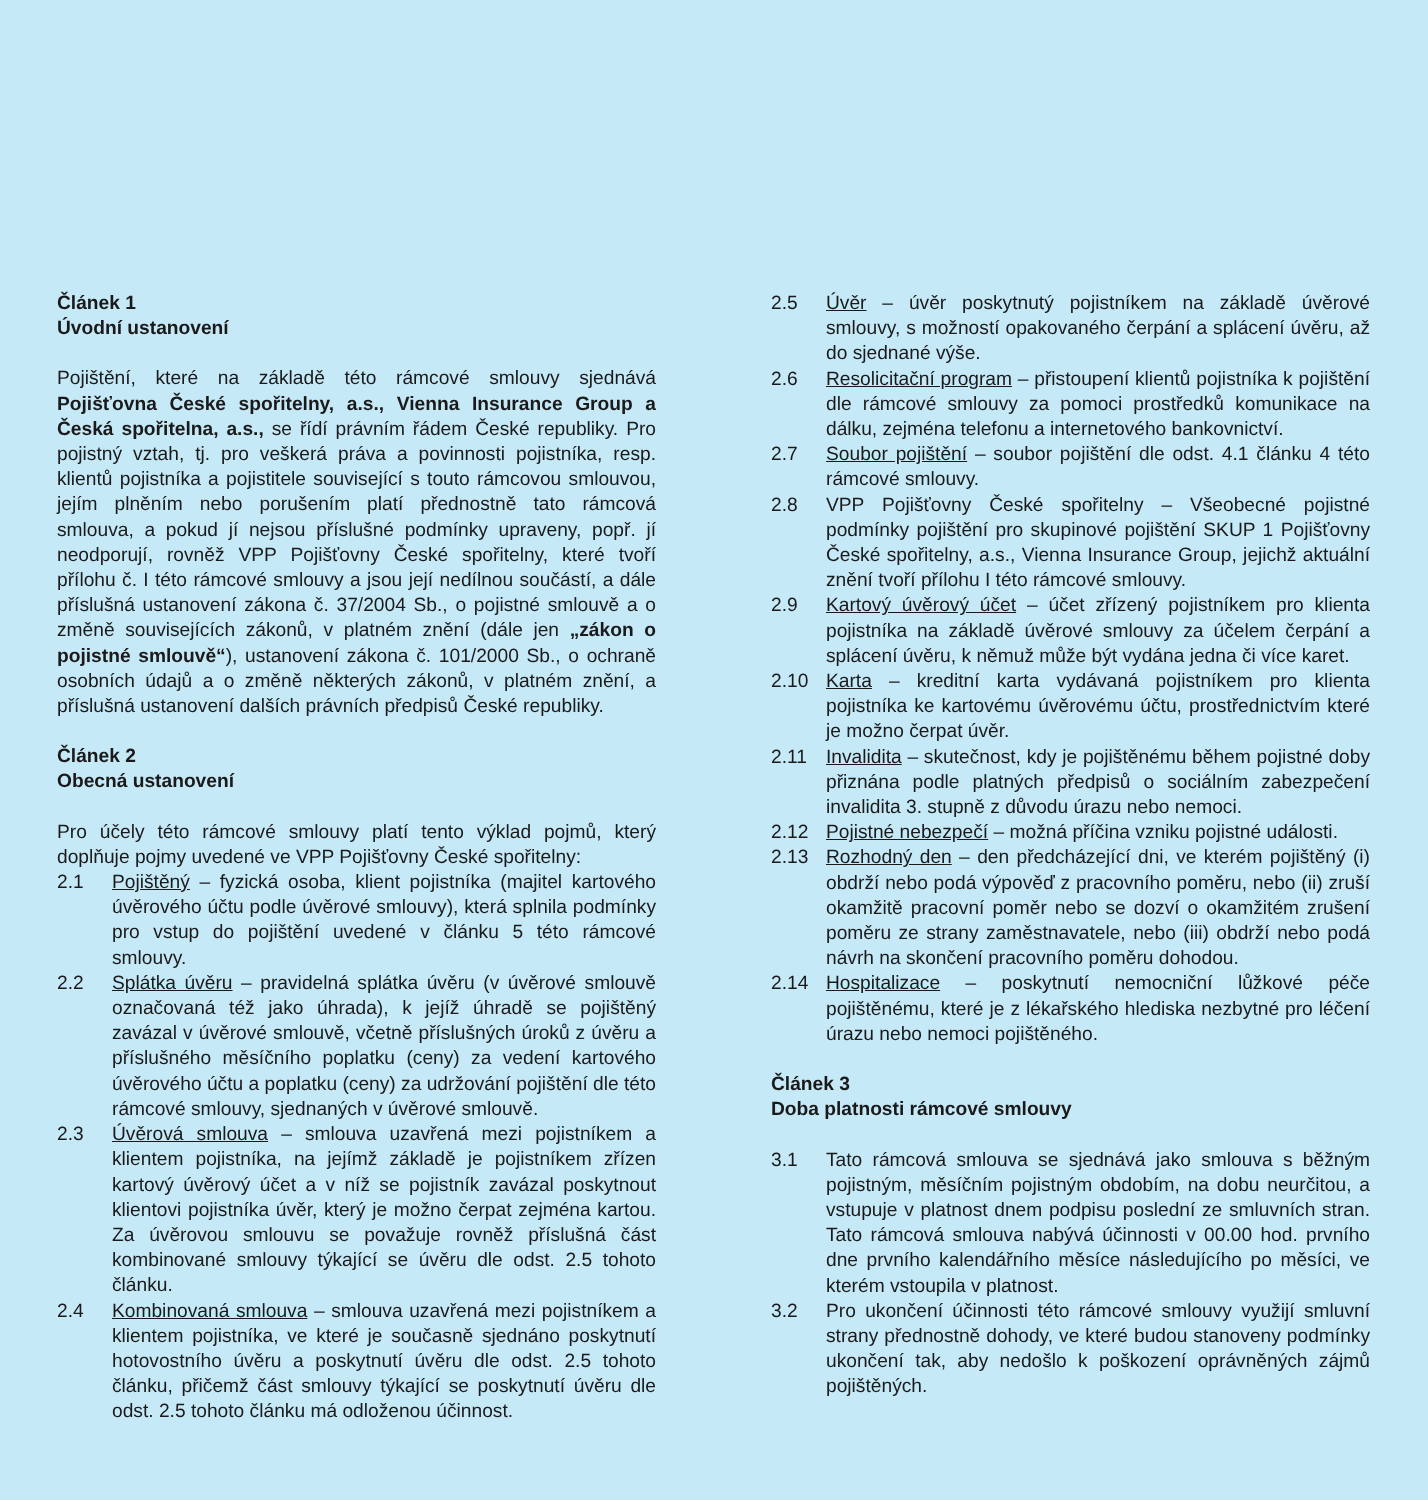Článek 1
Úvodní ustanovení
Pojištění, které na základě této rámcové smlouvy sjednává Pojišťovna České spořitelny, a.s., Vienna Insurance Group a Česká spořitelna, a.s., se řídí právním řádem České republiky. Pro pojistný vztah, tj. pro veškerá práva a povinnosti pojistníka, resp. klientů pojistníka a pojistitele související s touto rámcovou smlouvou, jejím plněním nebo porušením platí přednostně tato rámcová smlouva, a pokud jí nejsou příslušné podmínky upraveny, popř. jí neodporují, rovněž VPP Pojišťovny České spořitelny, které tvoří přílohu č. I této rámcové smlouvy a jsou její nedílnou součástí, a dále příslušná ustanovení zákona č. 37/2004 Sb., o pojistné smlouvě a o změně souvisejících zákonů, v platném znění (dále jen „zákon o pojistné smlouvě“), ustanovení zákona č. 101/2000 Sb., o ochraně osobních údajů a o změně některých zákonů, v platném znění, a příslušná ustanovení dalších právních předpisů České republiky.
Článek 2
Obecná ustanovení
Pro účely této rámcové smlouvy platí tento výklad pojmů, který doplňuje pojmy uvedené ve VPP Pojišťovny České spořitelny:
2.1 Pojištěný – fyzická osoba, klient pojistníka (majitel kartového úvěrového účtu podle úvěrové smlouvy), která splnila podmínky pro vstup do pojištění uvedené v článku 5 této rámcové smlouvy.
2.2 Splátka úvěru – pravidelná splátka úvěru (v úvěrové smlouvě označovaná též jako úhrada), k jejíž úhradě se pojištěný zavázal v úvěrové smlouvě, včetně příslušných úroků z úvěru a příslušného měsíčního poplatku (ceny) za vedení kartového úvěrového účtu a poplatku (ceny) za udržování pojištění dle této rámcové smlouvy, sjednaných v úvěrové smlouvě.
2.3 Úvěrová smlouva – smlouva uzavřená mezi pojistníkem a klientem pojistníka, na jejímž základě je pojistníkem zřízen kartový úvěrový účet a v níž se pojistník zavázal poskytnout klientovi pojistníka úvěr, který je možno čerpat zejména kartou. Za úvěrovou smlouvu se považuje rovněž příslušná část kombinované smlouvy týkající se úvěru dle odst. 2.5 tohoto článku.
2.4 Kombinovaná smlouva – smlouva uzavřená mezi pojistníkem a klientem pojistníka, ve které je současně sjednáno poskytnutí hotovostního úvěru a poskytnutí úvěru dle odst. 2.5 tohoto článku, přičemž část smlouvy týkající se poskytnutí úvěru dle odst. 2.5 tohoto článku má odloženou účinnost.
2.5 Úvěr – úvěr poskytnutý pojistníkem na základě úvěrové smlouvy, s možností opakovaného čerpání a splácení úvěru, až do sjednané výše.
2.6 Resolicitační program – přistoupení klientů pojistníka k pojištění dle rámcové smlouvy za pomoci prostředků komunikace na dálku, zejména telefonu a internetového bankovnictví.
2.7 Soubor pojištění – soubor pojištění dle odst. 4.1 článku 4 této rámcové smlouvy.
2.8 VPP Pojišťovny České spořitelny – Všeobecné pojistné podmínky pojištění pro skupinové pojištění SKUP 1 Pojišťovny České spořitelny, a.s., Vienna Insurance Group, jejichž aktuální znění tvoří přílohu I této rámcové smlouvy.
2.9 Kartový úvěrový účet – účet zřízený pojistníkem pro klienta pojistníka na základě úvěrové smlouvy za účelem čerpání a splácení úvěru, k němuž může být vydána jedna či více karet.
2.10 Karta – kreditní karta vydávaná pojistníkem pro klienta pojistníka ke kartovému úvěrovému účtu, prostřednictvím které je možno čerpat úvěr.
2.11 Invalidita – skutečnost, kdy je pojištěnému během pojistné doby přiznána podle platných předpisů o sociálním zabezpečení invalidita 3. stupně z důvodu úrazu nebo nemoci.
2.12 Pojistné nebezpečí – možná příčina vzniku pojistné události.
2.13 Rozhodný den – den předcházející dni, ve kterém pojištěný (i) obdrží nebo podá výpověď z pracovního poměru, nebo (ii) zruší okamžitě pracovní poměr nebo se dozví o okamžitém zrušení poměru ze strany zaměstnavatele, nebo (iii) obdrží nebo podá návrh na skončení pracovního poměru dohodou.
2.14 Hospitalizace – poskytnutí nemocniční lůžkové péče pojištěnému, které je z lékařského hlediska nezbytné pro léčení úrazu nebo nemoci pojištěného.
Článek 3
Doba platnosti rámcové smlouvy
3.1 Tato rámcová smlouva se sjednává jako smlouva s běžným pojistným, měsíčním pojistným obdobím, na dobu neurčitou, a vstupuje v platnost dnem podpisu poslední ze smluvních stran. Tato rámcová smlouva nabývá účinnosti v 00.00 hod. prvního dne prvního kalendářního měsíce následujícího po měsíci, ve kterém vstoupila v platnost.
3.2 Pro ukončení účinnosti této rámcové smlouvy využijí smluvní strany přednostně dohody, ve které budou stanoveny podmínky ukončení tak, aby nedošlo k poškození oprávněných zájmů pojištěných.